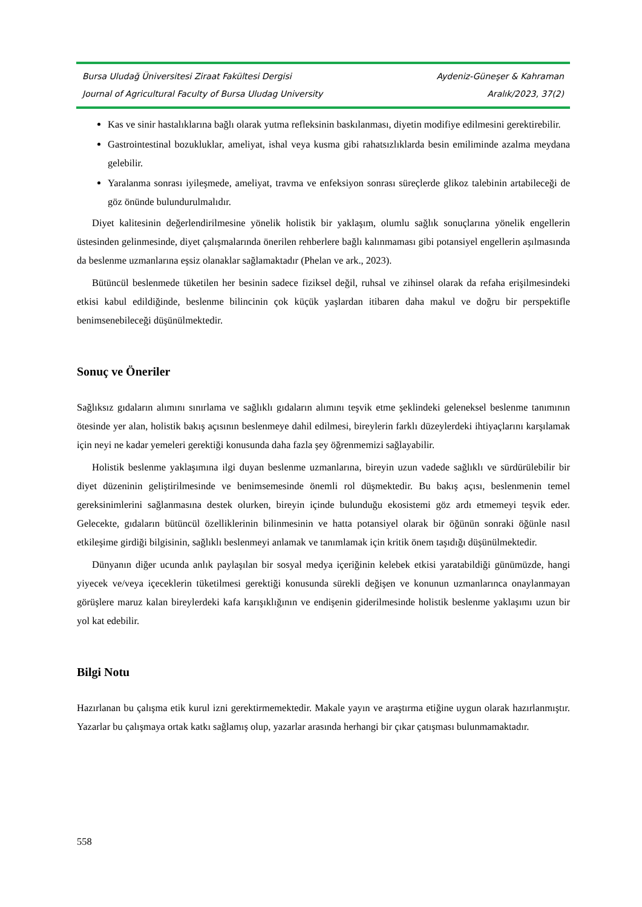Bursa Uludağ Üniversitesi Ziraat Fakültesi Dergisi Aydeniz-Güneşer & Kahraman
Journal of Agricultural Faculty of Bursa Uludag University Aralık/2023, 37(2)
Kas ve sinir hastalıklarına bağlı olarak yutma refleksinin baskılanması, diyetin modifiye edilmesini gerektirebilir.
Gastrointestinal bozukluklar, ameliyat, ishal veya kusma gibi rahatsızlıklarda besin emiliminde azalma meydana gelebilir.
Yaralanma sonrası iyileşmede, ameliyat, travma ve enfeksiyon sonrası süreçlerde glikoz talebinin artabileceği de göz önünde bulundurulmalıdır.
Diyet kalitesinin değerlendirilmesine yönelik holistik bir yaklaşım, olumlu sağlık sonuçlarına yönelik engellerin üstesinden gelinmesinde, diyet çalışmalarında önerilen rehberlere bağlı kalınmaması gibi potansiyel engellerin aşılmasında da beslenme uzmanlarına eşsiz olanaklar sağlamaktadır (Phelan ve ark., 2023).
Bütüncül beslenmede tüketilen her besinin sadece fiziksel değil, ruhsal ve zihinsel olarak da refaha erişilmesindeki etkisi kabul edildiğinde, beslenme bilincinin çok küçük yaşlardan itibaren daha makul ve doğru bir perspektifle benimsenebileceği düşünülmektedir.
Sonuç ve Öneriler
Sağlıksız gıdaların alımını sınırlama ve sağlıklı gıdaların alımını teşvik etme şeklindeki geleneksel beslenme tanımının ötesinde yer alan, holistik bakış açısının beslenmeye dahil edilmesi, bireylerin farklı düzeylerdeki ihtiyaçlarını karşılamak için neyi ne kadar yemeleri gerektiği konusunda daha fazla şey öğrenmemizi sağlayabilir.
Holistik beslenme yaklaşımına ilgi duyan beslenme uzmanlarına, bireyin uzun vadede sağlıklı ve sürdürülebilir bir diyet düzeninin geliştirilmesinde ve benimsemesinde önemli rol düşmektedir. Bu bakış açısı, beslenmenin temel gereksinimlerini sağlanmasına destek olurken, bireyin içinde bulunduğu ekosistemi göz ardı etmemeyi teşvik eder. Gelecekte, gıdaların bütüncül özelliklerinin bilinmesinin ve hatta potansiyel olarak bir öğünün sonraki öğünle nasıl etkileşime girdiği bilgisinin, sağlıklı beslenmeyi anlamak ve tanımlamak için kritik önem taşıdığı düşünülmektedir.
Dünyanın diğer ucunda anlık paylaşılan bir sosyal medya içeriğinin kelebek etkisi yaratabildiği günümüzde, hangi yiyecek ve/veya içeceklerin tüketilmesi gerektiği konusunda sürekli değişen ve konunun uzmanlarınca onaylanmayan görüşlere maruz kalan bireylerdeki kafa karışıklığının ve endişenin giderilmesinde holistik beslenme yaklaşımı uzun bir yol kat edebilir.
Bilgi Notu
Hazırlanan bu çalışma etik kurul izni gerektirmemektedir. Makale yayın ve araştırma etiğine uygun olarak hazırlanmıştır. Yazarlar bu çalışmaya ortak katkı sağlamış olup, yazarlar arasında herhangi bir çıkar çatışması bulunmamaktadır.
558